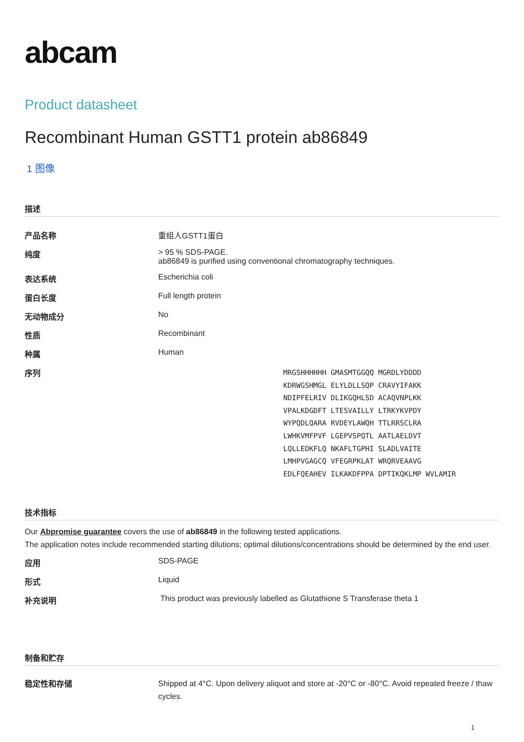abcam
Product datasheet
Recombinant Human GSTT1 protein ab86849
1 图像
描述
| 产品名称 | 重组人GSTT1蛋白 |
| 纯度 | > 95 % SDS-PAGE. ab86849 is purified using conventional chromatography techniques. |
| 表达系统 | Escherichia coli |
| 蛋白长度 | Full length protein |
| 无动物成分 | No |
| 性质 | Recombinant |
| 种属 | Human |
| 序列 | MRGSHHHHHH GMASMTGGQQ MGRDLYDDDD KDRWGSHMGL ELYLDLLSQP CRAVYIFAKK NDIPFELRIV DLIKGQHLSD ACAQVNPLKK VPALKDGDFT LTESVAILLY LTRKYKVPDY WYPQDLQARA RVDEYLAWQH TTLRRSCLRA LWHKVMFPVF LGEPVSPQTL AATLAELDVT LQLLEDKFLQ NKAFLTGPHI SLADLVAITE LMHPVGAGCQ VFEGRPKLAT WRQRVEAAVG EDLFQEAHEV ILKAKDFPPA DPTIKQKLMP WVLAMIR |
技术指标
Our Abpromise guarantee covers the use of ab86849 in the following tested applications.
The application notes include recommended starting dilutions; optimal dilutions/concentrations should be determined by the end user.
| 应用 | SDS-PAGE |
| 形式 | Liquid |
| 补充说明 | This product was previously labelled as Glutathione S Transferase theta 1 |
制备和贮存
| 稳定性和存储 | Shipped at 4°C. Upon delivery aliquot and store at -20°C or -80°C. Avoid repeated freeze / thaw cycles. |
1